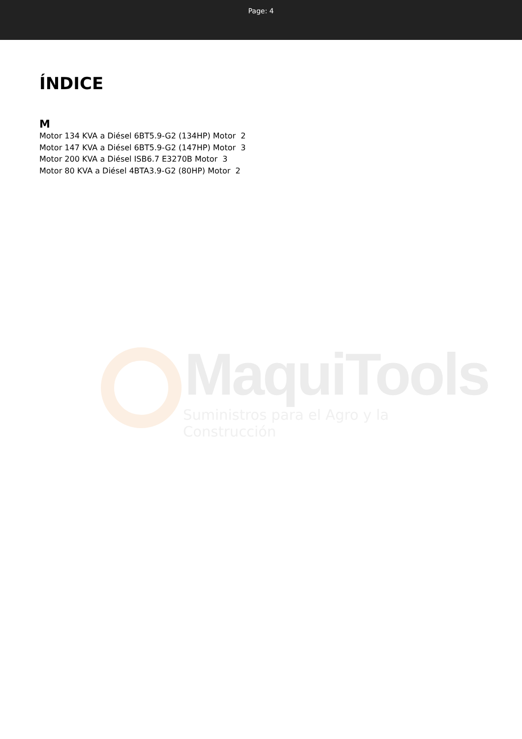Page: 4
MaquiTools
Suministros para el Agro y la Construcción
ÍNDICE
M
Motor 134 KVA a Diésel 6BT5.9-G2 (134HP) Motor 2
Motor 147 KVA a Diésel 6BT5.9-G2 (147HP) Motor 3
Motor 200 KVA a Diésel ISB6.7 E3270B Motor 3
Motor 80 KVA a Diésel 4BTA3.9-G2 (80HP) Motor 2